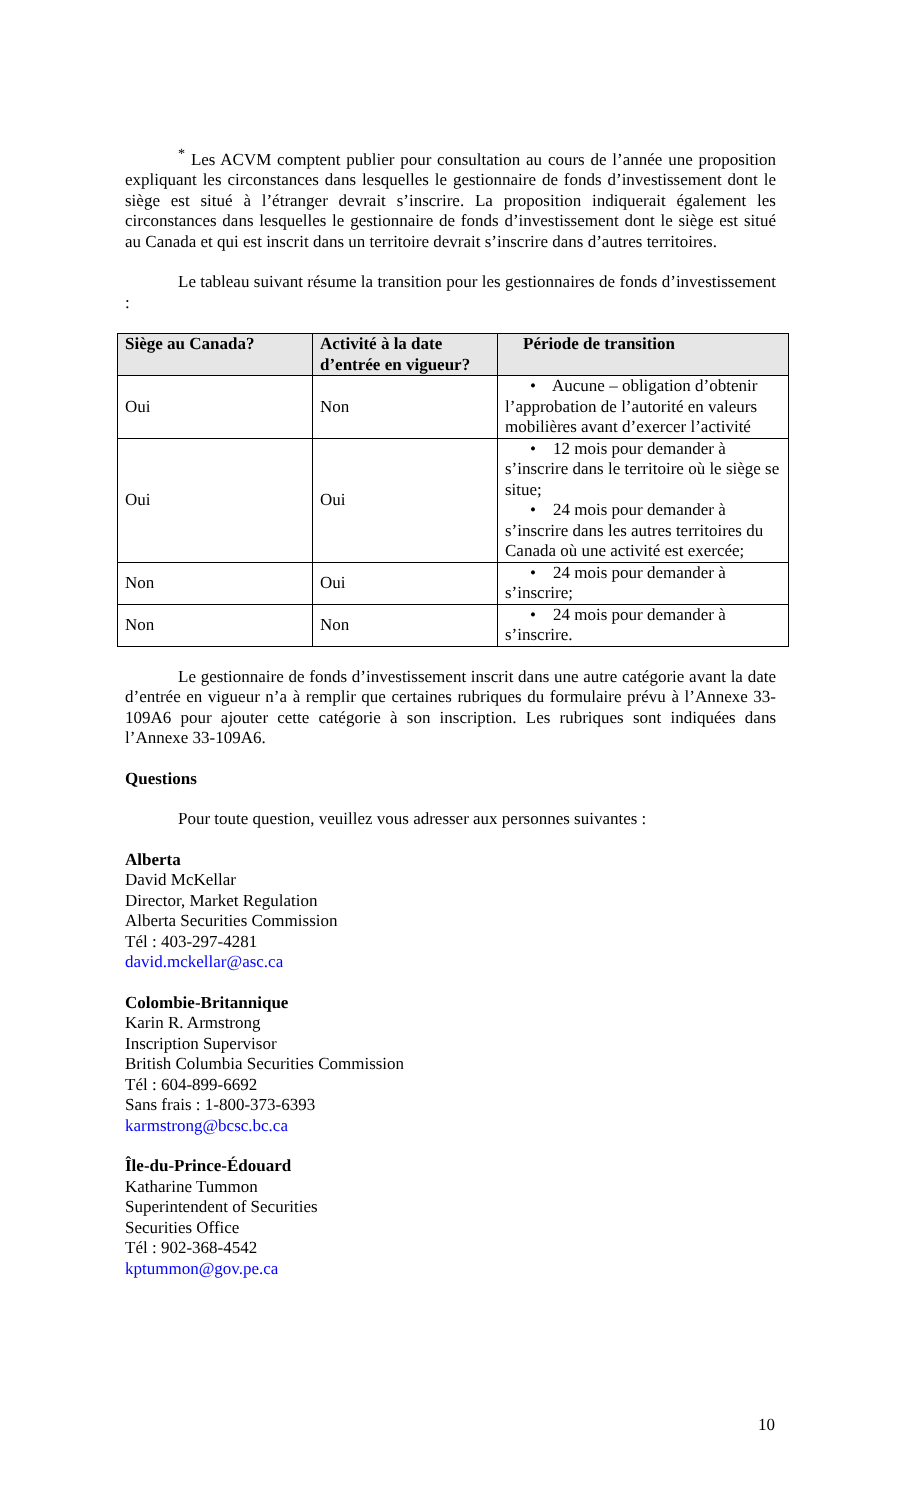<sup>*</sup> Les ACVM comptent publier pour consultation au cours de l’année une proposition expliquant les circonstances dans lesquelles le gestionnaire de fonds d’investissement dont le siège est situé à l’étranger devrait s’inscrire. La proposition indiquerait également les circonstances dans lesquelles le gestionnaire de fonds d’investissement dont le siège est situé au Canada et qui est inscrit dans un territoire devrait s’inscrire dans d’autres territoires.
Le tableau suivant résume la transition pour les gestionnaires de fonds d’investissement :
| Siège au Canada? | Activité à la date d’entrée en vigueur? | Période de transition |
| --- | --- | --- |
| Oui | Non | • Aucune – obligation d’obtenir l’approbation de l’autorité en valeurs mobilières avant d’exercer l’activité |
| Oui | Oui | • 12 mois pour demander à s’inscrire dans le territoire où le siège se situe; • 24 mois pour demander à s’inscrire dans les autres territoires du Canada où une activité est exercée; |
| Non | Oui | • 24 mois pour demander à s’inscrire; |
| Non | Non | • 24 mois pour demander à s’inscrire. |
Le gestionnaire de fonds d’investissement inscrit dans une autre catégorie avant la date d’entrée en vigueur n’a à remplir que certaines rubriques du formulaire prévu à l’Annexe 33-109A6 pour ajouter cette catégorie à son inscription. Les rubriques sont indiquées dans l’Annexe 33-109A6.
Questions
Pour toute question, veuillez vous adresser aux personnes suivantes :
Alberta
David McKellar
Director, Market Regulation
Alberta Securities Commission
Tél : 403-297-4281
david.mckellar@asc.ca
Colombie-Britannique
Karin R. Armstrong
Inscription Supervisor
British Columbia Securities Commission
Tél : 604-899-6692
Sans frais : 1-800-373-6393
karmstrong@bcsc.bc.ca
Île-du-Prince-Édouard
Katharine Tummon
Superintendent of Securities
Securities Office
Tél : 902-368-4542
kptummon@gov.pe.ca
10